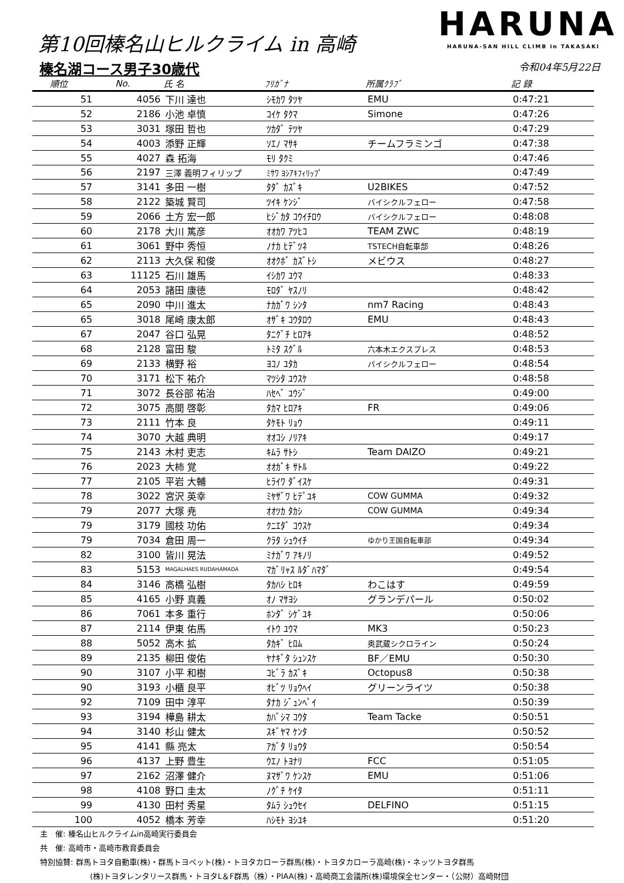第10回榛名山ヒルクライム in 高崎
榛名湖コース男子30歳代
HARUNA
HARUNA-SAN HILL CLIMB in TAKASAKI
令和04年5月22日
| 順位 | No. | 氏 名 | ﾌﾘｶﾞﾅ | 所属ｸﾗﾌﾞ | 記 録 |
| --- | --- | --- | --- | --- | --- |
| 51 | 4056 | 下川 達也 | ｼﾓｶﾜ ﾀﾂﾔ | EMU | 0:47:21 |
| 52 | 2186 | 小池 卓慎 | ｺｲｹ ﾀｸﾏ | Simone | 0:47:26 |
| 53 | 3031 | 塚田 哲也 | ﾂｶﾀﾞ ﾃﾂﾔ | | 0:47:29 |
| 54 | 4003 | 添野 正輝 | ｿｴﾉ ﾏｻｷ | チームフラミンゴ | 0:47:38 |
| 55 | 4027 | 森 拓海 | ﾓﾘ ﾀｸﾐ | | 0:47:46 |
| 56 | 2197 | 三澤 義明フィリップ | ﾐｻﾜ ﾖｼｱｷﾌｨﾘｯﾌﾟ | | 0:47:49 |
| 57 | 3141 | 多田 一樹 | ﾀﾀﾞ ｶｽﾞｷ | U2BIKES | 0:47:52 |
| 58 | 2122 | 築城 賢司 | ﾂｲｷ ｹﾝｼﾞ | バイシクルフェロー | 0:47:58 |
| 59 | 2066 | 土方 宏一郎 | ﾋｼﾞｶﾀ ｺｳｲﾁﾛｳ | バイシクルフェロー | 0:48:08 |
| 60 | 2178 | 大川 篤彦 | ｵｵｶﾜ ｱﾂﾋｺ | TEAM ZWC | 0:48:19 |
| 61 | 3061 | 野中 秀恒 | ﾉﾅｶ ﾋﾃﾞﾂﾈ | TSTECH自転車部 | 0:48:26 |
| 62 | 2113 | 大久保 和俊 | ｵｵｸﾎﾞ ｶｽﾞﾄｼ | メビウス | 0:48:27 |
| 63 | 11125 | 石川 雄馬 | ｲｼｶﾜ ﾕｳﾏ | | 0:48:33 |
| 64 | 2053 | 諸田 康徳 | ﾓﾛﾀﾞ ﾔｽﾉﾘ | | 0:48:42 |
| 65 | 2090 | 中川 進太 | ﾅｶｶﾞﾜ ｼﾝﾀ | nm7 Racing | 0:48:43 |
| 65 | 3018 | 尾崎 康太郎 | ｵｻﾞｷ ｺｳﾀﾛｳ | EMU | 0:48:43 |
| 67 | 2047 | 谷口 弘晃 | ﾀﾆｸﾞﾁ ﾋﾛｱｷ | | 0:48:52 |
| 68 | 2128 | 富田 駿 | ﾄﾐﾀ ｽｸﾞﾙ | 六本木エクスプレス | 0:48:53 |
| 69 | 2133 | 横野 裕 | ﾖｺﾉ ﾕﾀｶ | バイシクルフェロー | 0:48:54 |
| 70 | 3171 | 松下 祐介 | ﾏﾂｼﾀ ﾕｳｽｹ | | 0:48:58 |
| 71 | 3072 | 長谷部 祐治 | ﾊｾﾍﾞ ﾕｳｼﾞ | | 0:49:00 |
| 72 | 3075 | 高間 啓彰 | ﾀｶﾏ ﾋﾛｱｷ | FR | 0:49:06 |
| 73 | 2111 | 竹本 良 | ﾀｹﾓﾄ ﾘｮｳ | | 0:49:11 |
| 74 | 3070 | 大越 典明 | ｵｵｺｼ ﾉﾘｱｷ | | 0:49:17 |
| 75 | 2143 | 木村 吏志 | ｷﾑﾗ ｻﾄｼ | Team DAIZO | 0:49:21 |
| 76 | 2023 | 大柿 覚 | ｵｵｶﾞｷ ｻﾄﾙ | | 0:49:22 |
| 77 | 2105 | 平岩 大輔 | ﾋﾗｲﾜ ﾀﾞｲｽｹ | | 0:49:31 |
| 78 | 3022 | 宮沢 英幸 | ﾐﾔｻﾞﾜ ﾋﾃﾞﾕｷ | COW GUMMA | 0:49:32 |
| 79 | 2077 | 大塚 尭 | ｵｵﾂｶ ﾀｶｼ | COW GUMMA | 0:49:34 |
| 79 | 3179 | 國枝 功佑 | ｸﾆｴﾀﾞ ｺｳｽｹ | | 0:49:34 |
| 79 | 7034 | 倉田 周一 | ｸﾗﾀ ｼｭｳｲﾁ | ゆかり王国自転車部 | 0:49:34 |
| 82 | 3100 | 皆川 晃法 | ﾐﾅｶﾞﾜ ｱｷﾉﾘ | | 0:49:52 |
| 83 | 5153 | MAGALHAES RUDAHAMADA | ﾏｶﾞﾘｬｽ ﾙﾀﾞﾊﾏﾀﾞ | | 0:49:54 |
| 84 | 3146 | 高橋 弘樹 | ﾀｶﾊｼ ﾋﾛｷ | わこはす | 0:49:59 |
| 85 | 4165 | 小野 真義 | ｵﾉ ﾏｻﾖｼ | グランデパール | 0:50:02 |
| 86 | 7061 | 本多 重行 | ﾎﾝﾀﾞ ｼｹﾞﾕｷ | | 0:50:06 |
| 87 | 2114 | 伊東 佑馬 | ｲﾄｳ ﾕｳﾏ | MK3 | 0:50:23 |
| 88 | 5052 | 高木 拡 | ﾀｶｷﾞ ﾋﾛﾑ | 奥武蔵シクロライン | 0:50:24 |
| 89 | 2135 | 柳田 俊佑 | ﾔﾅｷﾞﾀ ｼｭﾝｽｹ | BF／EMU | 0:50:30 |
| 90 | 3107 | 小平 和樹 | ｺﾋﾞﾗ ｶｽﾞｷ | Octopus8 | 0:50:38 |
| 90 | 3193 | 小櫃 良平 | ｵﾋﾞﾂ ﾘｮｳﾍｲ | グリーンライツ | 0:50:38 |
| 92 | 7109 | 田中 淳平 | ﾀﾅｶ ｼﾞｭﾝﾍﾟｲ | | 0:50:39 |
| 93 | 3194 | 樺島 耕太 | ｶﾊﾞｼﾏ ｺｳﾀ | Team Tacke | 0:50:51 |
| 94 | 3140 | 杉山 健太 | ｽｷﾞﾔﾏ ｹﾝﾀ | | 0:50:52 |
| 95 | 4141 | 縣 亮太 | ｱｶﾞﾀ ﾘｮｳﾀ | | 0:50:54 |
| 96 | 4137 | 上野 豊生 | ｳｴﾉ ﾄﾖﾅﾘ | FCC | 0:51:05 |
| 97 | 2162 | 沼澤 健介 | ﾇﾏｻﾞﾜ ｹﾝｽｹ | EMU | 0:51:06 |
| 98 | 4108 | 野口 圭太 | ﾉｸﾞﾁ ｹｲﾀ | | 0:51:11 |
| 99 | 4130 | 田村 秀星 | ﾀﾑﾗ ｼｭｳｾｲ | DELFINO | 0:51:15 |
| 100 | 4052 | 橋本 芳幸 | ﾊｼﾓﾄ ﾖｼﾕｷ | | 0:51:20 |
主　催: 榛名山ヒルクライムin高崎実行委員会
共　催: 高崎市・高崎市教育委員会
特別協賛: 群馬トヨタ自動車(株)・群馬トヨペット(株)・トヨタカローラ群馬(株)・トヨタカローラ高崎(株)・ネッツトヨタ群馬
(株)トヨタレンタリース群馬・トヨタL＆F群馬（株）・PIAA(株)・高崎商工会議所(株)環境保全センター・（公財）高崎財団